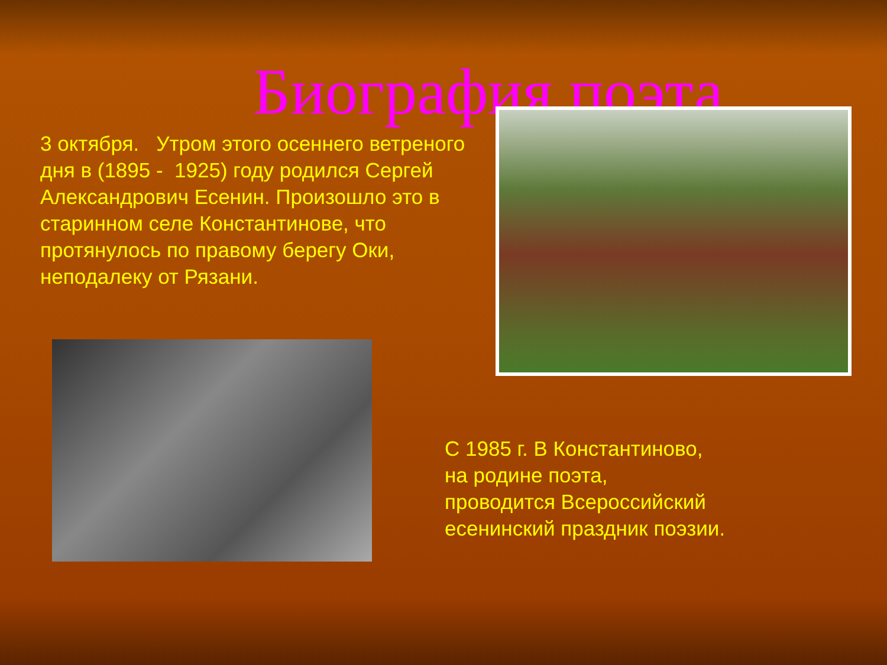Биография поэта
3 октября. Утром этого осеннего ветреного дня в (1895 - 1925) году родился Сергей Александрович Есенин. Произошло это в старинном селе Константинове, что протянулось по правому берегу Оки, неподалеку от Рязани.
С 1985 г. В Константиново,
на родине поэта,
проводится Всероссийский
есенинский праздник поэзии.